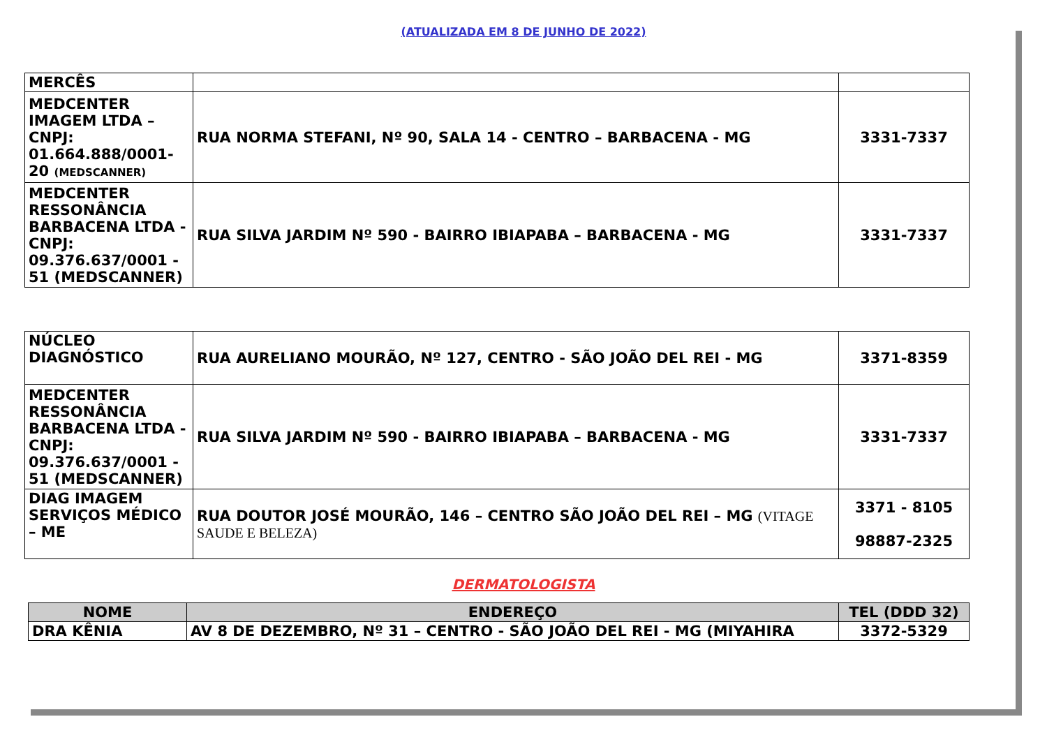(ATUALIZADA EM 8 DE JUNHO DE 2022)
| MERCÊS | | |
| MEDCENTER IMAGEM LTDA – CNPJ: 01.664.888/0001-20 (MEDSCANNER) | RUA NORMA STEFANI, Nº 90, SALA 14 - CENTRO – BARBACENA - MG | 3331-7337 |
| MEDCENTER RESSONÂNCIA BARBACENA LTDA - CNPJ: 09.376.637/0001 - 51 (MEDSCANNER) | RUA SILVA JARDIM Nº 590 - BAIRRO IBIAPABA – BARBACENA - MG | 3331-7337 |
| NÚCLEO DIAGNÓSTICO | RUA AURELIANO MOURÃO, Nº 127, CENTRO - SÃO JOÃO DEL REI - MG | 3371-8359 |
| MEDCENTER RESSONÂNCIA BARBACENA LTDA - CNPJ: 09.376.637/0001 - 51 (MEDSCANNER) | RUA SILVA JARDIM Nº 590 - BAIRRO IBIAPABA – BARBACENA - MG | 3331-7337 |
| DIAG IMAGEM SERVIÇOS MÉDICO – ME | RUA DOUTOR JOSÉ MOURÃO, 146 – CENTRO SÃO JOÃO DEL REI – MG (VITAGE SAUDE E BELEZA) | 3371 - 8105 98887-2325 |
DERMATOLOGISTA
| NOME | ENDEREÇO | TEL (DDD 32) |
| --- | --- | --- |
| DRA KÊNIA | AV 8 DE DEZEMBRO, Nº 31 – CENTRO - SÃO JOÃO DEL REI - MG (MIYAHIRA | 3372-5329 |